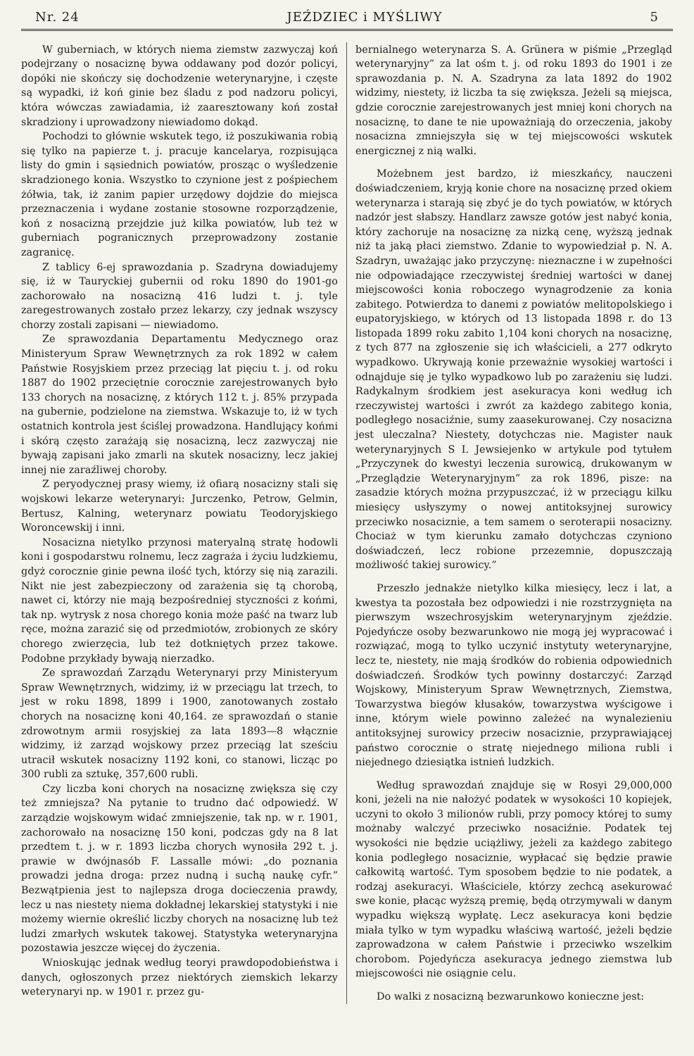Nr. 24 JEŹDZIEC i MYŚLIWY 5
W guberniach, w których niema ziemstw zazwyczaj koń podejrzany o nosaciznę bywa oddawany pod dozór policyi, dopóki nie skończy się dochodzenie weterynaryjne, i częste są wypadki, iż koń ginie bez śladu z pod nadzoru policyi, która wówczas zawiadamia, iż zaaresztowany koń został skradziony i uprowadzony niewiadomo dokąd.
Pochodzi to głównie wskutek tego, iż poszukiwania robią się tylko na papierze t. j. pracuje kancelarya, rozpisująca listy do gmin i sąsiednich powiatów, prosząc o wyśledzenie skradzionego konia. Wszystko to czynione jest z pośpiechem żółwia, tak, iż zanim papier urzędowy dojdzie do miejsca przeznaczenia i wydane zostanie stosowne rozporządzenie, koń z nosacizną przejdzie już kilka powiatów, lub też w guberniach pogranicznych przeprowadzony zostanie zagranicę.
Z tablicy 6-ej sprawozdania p. Szadryna dowiadujemy się, iż w Tauryckiej gubernii od roku 1890 do 1901-go zachorowało na nosacizną 416 ludzi t. j. tyle zaregestrowanych zostało przez lekarzy, czy jednak wszyscy chorzy zostali zapisani — niewiadomo.
Ze sprawozdania Departamentu Medycznego oraz Ministeryum Spraw Wewnętrznych za rok 1892 w całem Państwie Rosyjskiem przez przeciąg lat pięciu t. j. od roku 1887 do 1902 przeciętnie corocznie zarejestrowanych było 133 chorych na nosaciznę, z których 112 t. j. 85% przypada na gubernie, podzielone na ziemstwa. Wskazuje to, iż w tych ostatnich kontrola jest ściślej prowadzona. Handlujący końmi i skórą często zarażają się nosacizną, lecz zazwyczaj nie bywają zapisani jako zmarli na skutek nosacizny, lecz jakiej innej nie zaraźliwej choroby.
Z peryodycznej prasy wiemy, iż ofiarą nosacizny stali się wojskowi lekarze weterynaryi: Jurczenko, Petrow, Gelmin, Bertusz, Kalning, weterynarz powiatu Teodoryjskiego Woroncewskij i inni.
Nosacizna nietylko przynosi materyalną stratę hodowli koni i gospodarstwu rolnemu, lecz zagraża i życiu ludzkiemu, gdyż corocznie ginie pewna ilość tych, którzy się nią zarazili. Nikt nie jest zabezpieczony od zarażenia się tą chorobą, nawet ci, którzy nie mają bezpośredniej styczności z końmi, tak np. wytrysk z nosa chorego konia może paść na twarz lub ręce, można zarazić się od przedmiotów, zrobionych ze skóry chorego zwierzęcia, lub też dotkniętych przez takowe. Podobne przykłady bywają nierzadko.
Ze sprawozdań Zarządu Weterynaryi przy Ministeryum Spraw Wewnętrznych, widzimy, iż w przeciągu lat trzech, to jest w roku 1898, 1899 i 1900, zanotowanych zostało chorych na nosaciznę koni 40,164. ze sprawozdań o stanie zdrowotnym armii rosyjskiej za lata 1893—8 włącznie widzimy, iż zarząd wojskowy przez przeciąg lat sześciu utracił wskutek nosacizny 1192 koni, co stanowi, licząc po 300 rubli za sztukę, 357,600 rubli.
Czy liczba koni chorych na nosaciznę zwiększa się czy też zmniejsza? Na pytanie to trudno dać odpowiedź. W zarządzie wojskowym widać zmniejszenie, tak np. w r. 1901, zachorowało na nosaciznę 150 koni, podczas gdy na 8 lat przedtem t. j. w r. 1893 liczba chorych wynosiła 292 t. j. prawie w dwójnasób F. Lassalle mówi: „do poznania prowadzi jedna droga: przez nudną i suchą naukę cyfr.” Bezwątpienia jest to najlepsza droga docieczenia prawdy, lecz u nas niestety niema dokładnej lekarskiej statystyki i nie możemy wiernie określić liczby chorych na nosaciznę lub też ludzi zmarłych wskutek takowej. Statystyka weterynaryjna pozostawia jeszcze więcej do życzenia.
Wnioskując jednak według teoryi prawdopodobieństwa i danych, ogłoszonych przez niektórych ziemskich lekarzy weterynaryi np. w 1901 r. przez gu-
bernialnego weterynarza S. A. Grünera w piśmie „Przegląd weterynaryjny” za lat ośm t. j. od roku 1893 do 1901 i ze sprawozdania p. N. A. Szadryna za lata 1892 do 1902 widzimy, niestety, iż liczba ta się zwiększa. Jeżeli są miejsca, gdzie corocznie zarejestrowanych jest mniej koni chorych na nosaciznę, to dane te nie upoważniają do orzeczenia, jakoby nosacizna zmniejszyła się w tej miejscowości wskutek energicznej z nią walki.
Możebnem jest bardzo, iż mieszkańcy, nauczeni doświadczeniem, kryją konie chore na nosaciznę przed okiem weterynarza i starają się zbyć je do tych powiatów, w których nadzór jest słabszy. Handlarz zawsze gotów jest nabyć konia, który zachoruje na nosaciznę za nizką cenę, wyższą jednak niż ta jaką płaci ziemstwo. Zdanie to wypowiedział p. N. A. Szadryn, uważając jako przyczynę: nieznaczne i w zupełności nie odpowiadające rzeczywistej średniej wartości w danej miejscowości konia roboczego wynagrodzenie za konia zabitego. Potwierdza to danemi z powiatów melitopolskiego i eupatoryjskiego, w których od 13 listopada 1898 r. do 13 listopada 1899 roku zabito 1,104 koni chorych na nosaciznę, z tych 877 na zgłoszenie się ich właścicieli, a 277 odkryto wypadkowo. Ukrywają konie przeważnie wysokiej wartości i odnajduje się je tylko wypadkowo lub po zarażeniu się ludzi. Radykalnym środkiem jest asekuracya koni według ich rzeczywistej wartości i zwrót za każdego zabitego konia, podległego nosaciźnie, sumy zaasekurowanej. Czy nosacizna jest uleczalna? Niestety, dotychczas nie. Magister nauk weterynaryjnych S I. Jewsiejenko w artykule pod tytułem „Przyczynek do kwestyi leczenia surowicą, drukowanym w „Przeglądzie Weterynaryjnym” za rok 1896, pisze: na zasadzie których można przypuszczać, iż w przeciągu kilku miesięcy usłyszymy o nowej antitoksyjnej surowicy przeciwko nosaciznie, a tem samem o seroterapii nosacizny. Chociaż w tym kierunku zamało dotychczas czyniono doświadczeń, lecz robione przezemnie, dopuszczają możliwość takiej surowicy.”
Przeszło jednakże nietylko kilka miesięcy, lecz i lat, a kwestya ta pozostała bez odpowiedzi i nie rozstrzygnięta na pierwszym wszechrosyjskim weterynaryjnym zjeździe. Pojedyńcze osoby bezwarunkowo nie mogą jej wypracować i rozwiązać, mogą to tylko uczynić instytuty weterynaryjne, lecz te, niestety, nie mają środków do robienia odpowiednich doświadczeń. Środków tych powinny dostarczyć: Zarząd Wojskowy, Ministeryum Spraw Wewnętrznych, Ziemstwa, Towarzystwa biegów kłusaków, towarzystwa wyścigowe i inne, którym wiele powinno zależeć na wynalezieniu antitoksyjnej surowicy przeciw nosaciznie, przyprawiającej państwo corocznie o stratę niejednego miliona rubli i niejednego dziesiątka istnień ludzkich.
Według sprawozdań znajduje się w Rosyi 29,000,000 koni, jeżeli na nie nałożyć podatek w wysokości 10 kopiejek, uczyni to około 3 milionów rubli, przy pomocy której to sumy możnaby walczyć przeciwko nosaciźnie. Podatek tej wysokości nie będzie uciążliwy, jeżeli za każdego zabitego konia podległego nosaciznie, wypłacać się będzie prawie całkowitą wartość. Tym sposobem będzie to nie podatek, a rodzaj asekuracyi. Właściciele, którzy zechcą asekurować swe konie, płacąc wyższą premię, będą otrzymywali w danym wypadku większą wypłatę. Lecz asekuracya koni będzie miała tylko w tym wypadku właściwą wartość, jeżeli będzie zaprowadzona w całem Państwie i przeciwko wszelkim chorobom. Pojedyńcza asekuracya jednego ziemstwa lub miejscowości nie osiągnie celu.
Do walki z nosacizną bezwarunkowo konieczne jest: